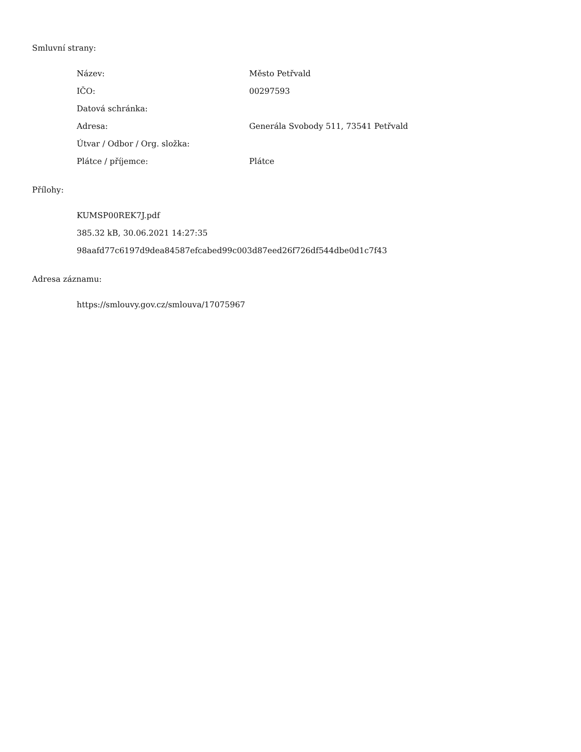Smluvní strany:
| Název: | Město Petřvald |
| IČO: | 00297593 |
| Datová schránka: | |
| Adresa: | Generála Svobody 511, 73541 Petřvald |
| Útvar / Odbor / Org. složka: | |
| Plátce / příjemce: | Plátce |
Přílohy:
KUMSP00REK7J.pdf
385.32 kB, 30.06.2021 14:27:35
98aafd77c6197d9dea84587efcabed99c003d87eed26f726df544dbe0d1c7f43
Adresa záznamu:
https://smlouvy.gov.cz/smlouva/17075967